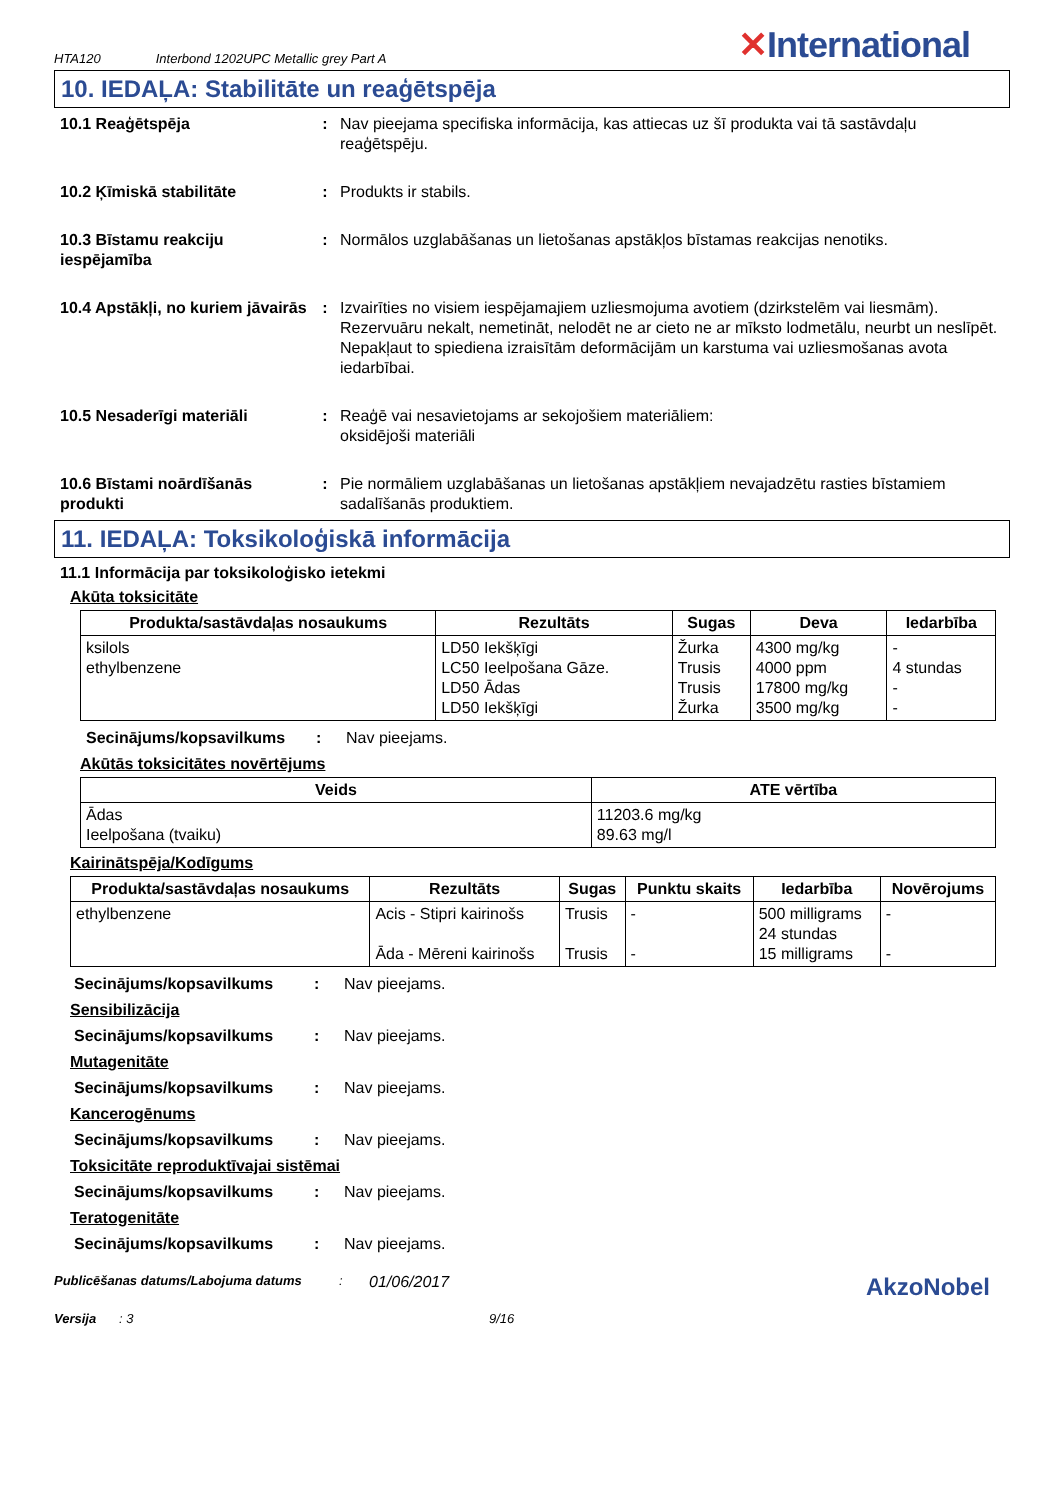HTA120 Interbond 1202UPC Metallic grey Part A
✕International
10. IEDAĻA: Stabilitāte un reaģētspēja
10.1 Reaģētspēja : Nav pieejama specifiska informācija, kas attiecas uz šī produkta vai tā sastāvdaļu reaģētspēju.
10.2 Ķīmiskā stabilitāte : Produkts ir stabils.
10.3 Bīstamu reakciju iespējamība
: Normālos uzglabāšanas un lietošanas apstākļos bīstamas reakcijas nenotiks.
10.4 Apstākļi, no kuriem jāvairās
: Izvairīties no visiem iespējamajiem uzliesmojuma avotiem (dzirkstelēm vai liesmām). Rezervuāru nekalt, nemetināt, nelodēt ne ar cieto ne ar mīksto lodmetālu, neurbt un neslīpēt. Nepakļaut to spiediena izraisītām deformācijām un karstuma vai uzliesmošanas avota iedarbībai.
10.5 Nesaderīgi materiāli : Reaģē vai nesavietojams ar sekojošiem materiāliem:
oksidējoši materiāli
10.6 Bīstami noārdīšanās produkti
: Pie normāliem uzglabāšanas un lietošanas apstākļiem nevajadzētu rasties bīstamiem sadalīšanās produktiem.
11. IEDAĻA: Toksikoloģiskā informācija
11.1 Informācija par toksikoloģisko ietekmi
Akūta toksicitāte
| Produkta/sastāvdaļas nosaukums | Rezultāts | Sugas | Deva | Iedarbība |
| --- | --- | --- | --- | --- |
| ksilols ethylbenzene | LD50 Iekšķīgi LC50 Ieelpošana Gāze. LD50 Ādas LD50 Iekšķīgi | Žurka Trusis Trusis Žurka | 4300 mg/kg 4000 ppm 17800 mg/kg 3500 mg/kg | - 4 stundas - - |
Secinājums/kopsavilkums : Nav pieejams.
Akūtās toksicitātes novērtējums
| Veids | ATE vērtība |
| --- | --- |
| Ādas Ieelpošana (tvaiku) | 11203.6 mg/kg 89.63 mg/l |
Kairinātspēja/Kodīgums
| Produkta/sastāvdaļas nosaukums | Rezultāts | Sugas | Punktu skaits | Iedarbība | Novērojums |
| --- | --- | --- | --- | --- | --- |
| ethylbenzene | Acis - Stipri kairinošs Āda - Mēreni kairinošs | Trusis Trusis | - - | 500 milligrams 24 stundas 15 milligrams | - - |
Secinājums/kopsavilkums : Nav pieejams.
Sensibilizācija
Secinājums/kopsavilkums : Nav pieejams.
Mutagenitāte
Secinājums/kopsavilkums : Nav pieejams.
Kancerogēnums
Secinājums/kopsavilkums : Nav pieejams.
Toksicitāte reproduktīvajai sistēmai
Secinājums/kopsavilkums : Nav pieejams.
Teratogenitāte
Secinājums/kopsavilkums : Nav pieejams.
Publicēšanas datums/Labojuma datums :
01/06/2017
AkzoNobel
Versija : 3 9/16